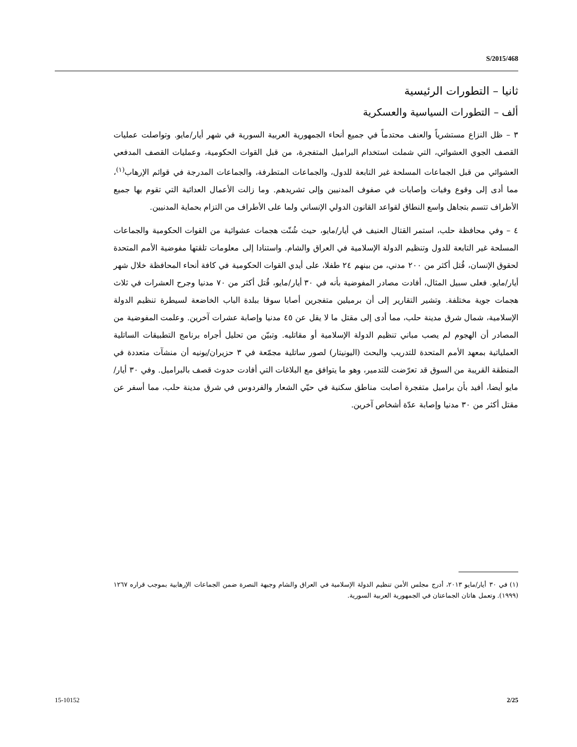S/2015/468
ثانيا – التطورات الرئيسية
ألف – التطورات السياسية والعسكرية
٣ – ظل النزاع مستشرياً والعنف محتدماً في جميع أنحاء الجمهورية العربية السورية في شهر أيار/مايو. وتواصلت عمليات القصف الجوي العشوائي، التي شملت استخدام البراميل المتفجرة، من قبل القوات الحكومية، وعمليات القصف المدفعي العشوائي من قبل الجماعات المسلحة غير التابعة للدول، والجماعات المتطرفة، والجماعات المدرجة في قوائم الإرهاب<sup>(١)</sup>، مما أدى إلى وقوع وفيات وإصابات في صفوف المدنيين وإلى تشريدهم. وما زالت الأعمال العدائية التي تقوم بها جميع الأطراف تتسم بتجاهل واسع النطاق لقواعد القانون الدولي الإنساني ولما على الأطراف من التزام بحماية المدنيين.
٤ – وفي محافظة حلب، استمر القتال العنيف في أيار/مايو، حيث شُنّت هجمات عشوائية من القوات الحكومية والجماعات المسلحة غير التابعة للدول وتنظيم الدولة الإسلامية في العراق والشام. واستنادا إلى معلومات تلقتها مفوضية الأمم المتحدة لحقوق الإنسان، قُتل أكثر من ٢٠٠ مدني، من بينهم ٢٤ طفلا، على أيدي القوات الحكومية في كافة أنحاء المحافظة خلال شهر أيار/مايو. فعلى سبيل المثال، أفادت مصادر المفوضية بأنه في ٣٠ أيار/مايو، قُتل أكثر من ٧٠ مدنيا وجرح العشرات في ثلاث هجمات جوية مختلفة. وتشير التقارير إلى أن برميلين متفجرين أصابا سوقا ببلدة الباب الخاضعة لسيطرة تنظيم الدولة الإسلامية، شمال شرق مدينة حلب، مما أدى إلى مقتل ما لا يقل عن ٤٥ مدنيا وإصابة عشرات آخرين. وعلمت المفوضية من المصادر أن الهجوم لم يصب مباني تنظيم الدولة الإسلامية أو مقاتليه. وتبيّن من تحليل أجراه برنامج التطبيقات الساتلية العملياتية بمعهد الأمم المتحدة للتدريب والبحث (اليونيتار) لصور ساتلية مجمّعة في ٣ حزيران/يونيه أن منشآت متعددة في المنطقة القريبة من السوق قد تعرّضت للتدمير، وهو ما يتوافق مع البلاغات التي أفادت حدوث قصف بالبراميل. وفي ٣٠ أيار/مايو أيضا، أفيد بأن براميل متفجرة أصابت مناطق سكنية في حيّي الشعار والفردوس في شرق مدينة حلب، مما أسفر عن مقتل أكثر من ٣٠ مدنيا وإصابة عدّة أشخاص آخرين.
(١) في ٣٠ أيار/مايو ٢٠١٣، أدرج مجلس الأمن تنظيم الدولة الإسلامية في العراق والشام وجبهة النصرة ضمن الجماعات الإرهابية بموجب قراره ١٢٦٧ (١٩٩٩). وتعمل هاتان الجماعتان في الجمهورية العربية السورية.
15-10152 2/25